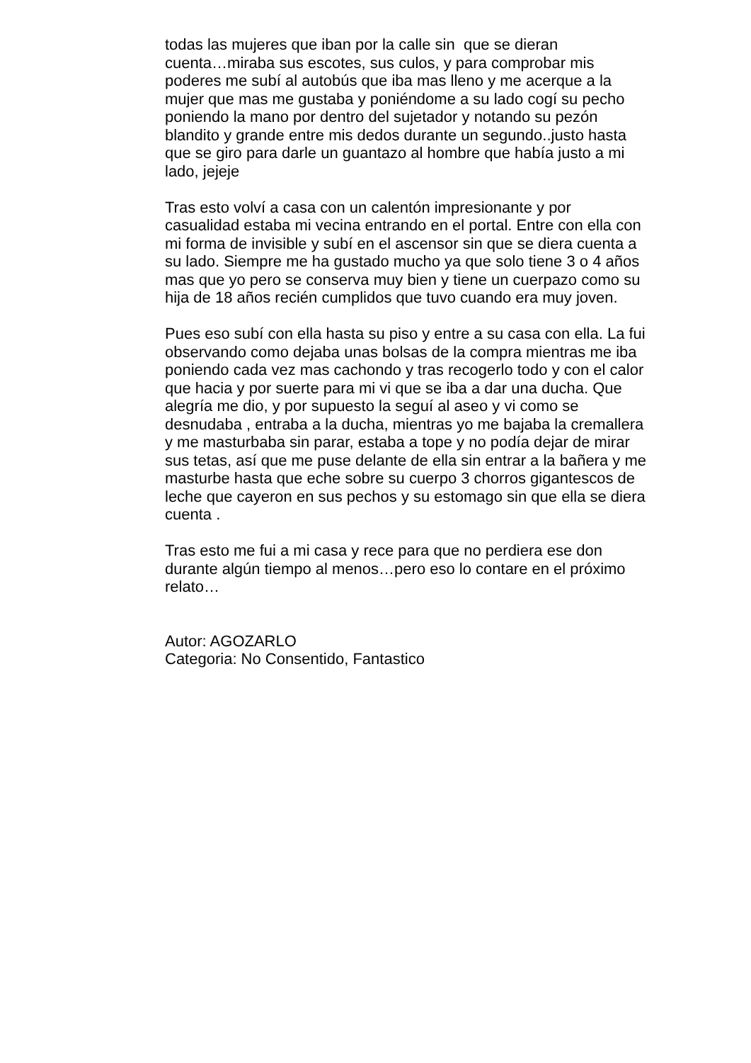todas las mujeres que iban por la calle sin que se dieran
cuenta…miraba sus escotes, sus culos, y para comprobar mis
poderes me subí al autobús que iba mas lleno y me acerque a la
mujer que mas me gustaba y poniéndome a su lado cogí su pecho
poniendo la mano por dentro del sujetador y notando su pezón
blandito y grande entre mis dedos durante un segundo..justo hasta
que se giro para darle un guantazo al hombre que había justo a mi
lado, jejeje
Tras esto volví a casa con un calentón impresionante y por
casualidad estaba mi vecina entrando en el portal. Entre con ella con
mi forma de invisible y subí en el ascensor sin que se diera cuenta a
su lado. Siempre me ha gustado mucho ya que solo tiene 3 o 4 años
mas que yo pero se conserva muy bien y tiene un cuerpazo como su
hija de 18 años recién cumplidos que tuvo cuando era muy joven.
Pues eso subí con ella hasta su piso y entre a su casa con ella. La fui
observando como dejaba unas bolsas de la compra mientras me iba
poniendo cada vez mas cachondo y tras recogerlo todo y con el calor
que hacia y por suerte para mi vi que se iba a dar una ducha. Que
alegría me dio, y por supuesto la seguí al aseo y vi como se
desnudaba , entraba a la ducha, mientras yo me bajaba la cremallera
y me masturbaba sin parar, estaba a tope y no podía dejar de mirar
sus tetas, así que me puse delante de ella sin entrar a la bañera y me
masturbe hasta que eche sobre su cuerpo 3 chorros gigantescos de
leche que cayeron en sus pechos y su estomago sin que ella se diera
cuenta .
Tras esto me fui a mi casa y rece para que no perdiera ese don
durante algún tiempo al menos…pero eso lo contare en el próximo
relato…
Autor: AGOZARLO
Categoria: No Consentido, Fantastico